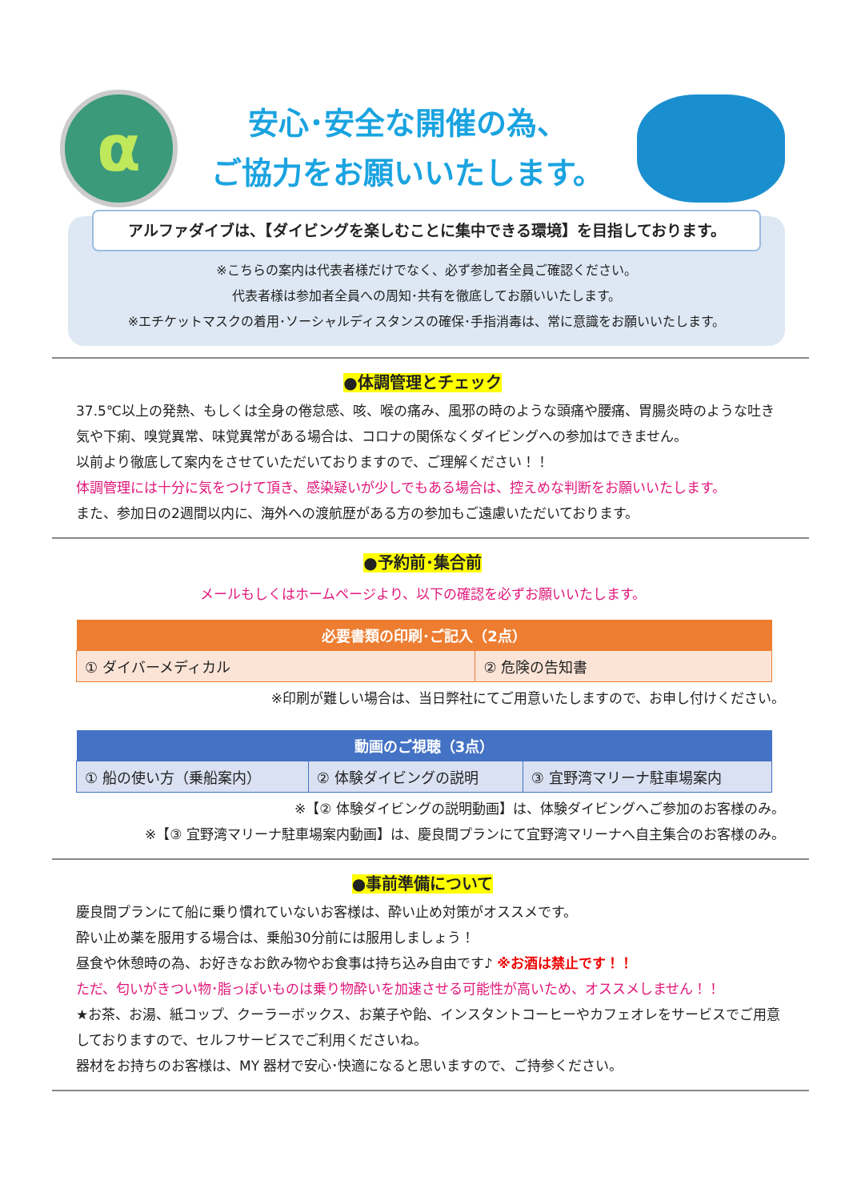α
安心･安全な開催の為、
ご協力をお願いいたします。
アルファダイブは、【ダイビングを楽しむことに集中できる環境】を目指しております。
※こちらの案内は代表者様だけでなく、必ず参加者全員ご確認ください。
代表者様は参加者全員への周知･共有を徹底してお願いいたします。
※エチケットマスクの着用･ソーシャルディスタンスの確保･手指消毒は、常に意識をお願いいたします。
●体調管理とチェック
37.5℃以上の発熱、もしくは全身の倦怠感、咳、喉の痛み、風邪の時のような頭痛や腰痛、胃腸炎時のような吐き気や下痢、嗅覚異常、味覚異常がある場合は、コロナの関係なくダイビングへの参加はできません。
以前より徹底して案内をさせていただいておりますので、ご理解ください！！
体調管理には十分に気をつけて頂き、感染疑いが少しでもある場合は、控えめな判断をお願いいたします。
また、参加日の2週間以内に、海外への渡航歴がある方の参加もご遠慮いただいております。
●予約前･集合前
メールもしくはホームページより、以下の確認を必ずお願いいたします。
| 必要書類の印刷･ご記入（2点） | |
| --- | --- |
| ① ダイバーメディカル | ② 危険の告知書 |
※印刷が難しい場合は、当日弊社にてご用意いたしますので、お申し付けください。
| 動画のご視聴（3点） | | |
| --- | --- | --- |
| ① 船の使い方（乗船案内） | ② 体験ダイビングの説明 | ③ 宜野湾マリーナ駐車場案内 |
※【② 体験ダイビングの説明動画】は、体験ダイビングへご参加のお客様のみ。
※【③ 宜野湾マリーナ駐車場案内動画】は、慶良間プランにて宜野湾マリーナへ自主集合のお客様のみ。
●事前準備について
慶良間プランにて船に乗り慣れていないお客様は、酔い止め対策がオススメです。
酔い止め薬を服用する場合は、乗船30分前には服用しましょう！
昼食や休憩時の為、お好きなお飲み物やお食事は持ち込み自由です♪ ※お酒は禁止です！！
ただ、匂いがきつい物･脂っぽいものは乗り物酔いを加速させる可能性が高いため、オススメしません！！
★お茶、お湯、紙コップ、クーラーボックス、お菓子や飴、インスタントコーヒーやカフェオレをサービスでご用意しておりますので、セルフサービスでご利用くださいね。
器材をお持ちのお客様は、MY 器材で安心･快適になると思いますので、ご持参ください。